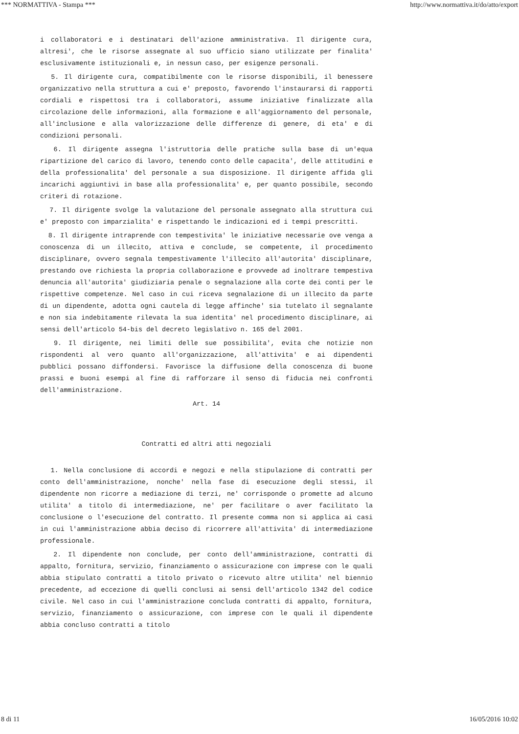*** NORMATTIVA - Stampa *** http://www.normattiva.it/do/atto/export
i collaboratori e i destinatari dell'azione amministrativa. Il dirigente cura, altresi', che le risorse assegnate al suo ufficio siano utilizzate per finalita' esclusivamente istituzionali e, in nessun caso, per esigenze personali.
5. Il dirigente cura, compatibilmente con le risorse disponibili, il benessere organizzativo nella struttura a cui e' preposto, favorendo l'instaurarsi di rapporti cordiali e rispettosi tra i collaboratori, assume iniziative finalizzate alla circolazione delle informazioni, alla formazione e all'aggiornamento del personale, all'inclusione e alla valorizzazione delle differenze di genere, di eta' e di condizioni personali.
6. Il dirigente assegna l'istruttoria delle pratiche sulla base di un'equa ripartizione del carico di lavoro, tenendo conto delle capacita', delle attitudini e della professionalita' del personale a sua disposizione. Il dirigente affida gli incarichi aggiuntivi in base alla professionalita' e, per quanto possibile, secondo criteri di rotazione.
7. Il dirigente svolge la valutazione del personale assegnato alla struttura cui e' preposto con imparzialita' e rispettando le indicazioni ed i tempi prescritti.
8. Il dirigente intraprende con tempestivita' le iniziative necessarie ove venga a conoscenza di un illecito, attiva e conclude, se competente, il procedimento disciplinare, ovvero segnala tempestivamente l'illecito all'autorita' disciplinare, prestando ove richiesta la propria collaborazione e provvede ad inoltrare tempestiva denuncia all'autorita' giudiziaria penale o segnalazione alla corte dei conti per le rispettive competenze. Nel caso in cui riceva segnalazione di un illecito da parte di un dipendente, adotta ogni cautela di legge affinche' sia tutelato il segnalante e non sia indebitamente rilevata la sua identita' nel procedimento disciplinare, ai sensi dell'articolo 54-bis del decreto legislativo n. 165 del 2001.
9. Il dirigente, nei limiti delle sue possibilita', evita che notizie non rispondenti al vero quanto all'organizzazione, all'attivita' e ai dipendenti pubblici possano diffondersi. Favorisce la diffusione della conoscenza di buone prassi e buoni esempi al fine di rafforzare il senso di fiducia nei confronti dell'amministrazione.
Art. 14
Contratti ed altri atti negoziali
1. Nella conclusione di accordi e negozi e nella stipulazione di contratti per conto dell'amministrazione, nonche' nella fase di esecuzione degli stessi, il dipendente non ricorre a mediazione di terzi, ne' corrisponde o promette ad alcuno utilita' a titolo di intermediazione, ne' per facilitare o aver facilitato la conclusione o l'esecuzione del contratto. Il presente comma non si applica ai casi in cui l'amministrazione abbia deciso di ricorrere all'attivita' di intermediazione professionale.
2. Il dipendente non conclude, per conto dell'amministrazione, contratti di appalto, fornitura, servizio, finanziamento o assicurazione con imprese con le quali abbia stipulato contratti a titolo privato o ricevuto altre utilita' nel biennio precedente, ad eccezione di quelli conclusi ai sensi dell'articolo 1342 del codice civile. Nel caso in cui l'amministrazione concluda contratti di appalto, fornitura, servizio, finanziamento o assicurazione, con imprese con le quali il dipendente abbia concluso contratti a titolo
8 di 11 16/05/2016 10:02